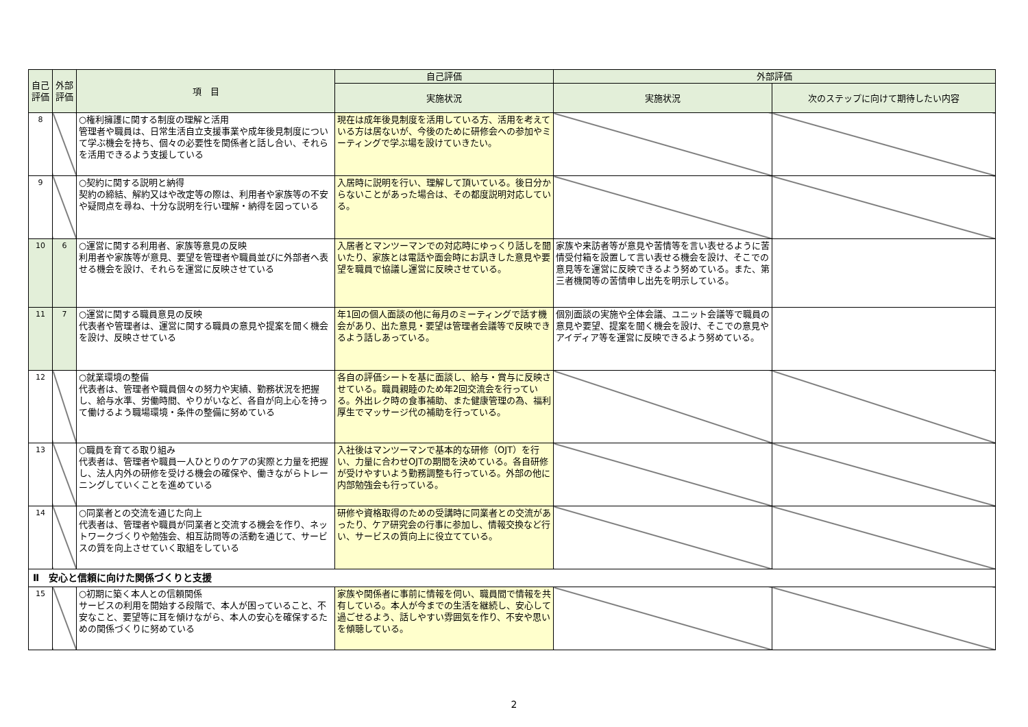| 自己評価 | 外部評価 | 項 目 | 自己評価 | 外部評価 | |
| --- | --- | --- | --- | --- | --- |
| | | | 実施状況 | 実施状況 | 次のステップに向けて期待したい内容 |
| 8 | | ○権利擁護に関する制度の理解と活用 管理者や職員は、日常生活自立支援事業や成年後見制度について学ぶ機会を持ち、個々の必要性を関係者と話し合い、それらを活用できるよう支援している | 現在は成年後見制度を活用している方、活用を考えている方は居ないが、今後のために研修会への参加やミーティングで学ぶ場を設けていきたい。 | | |
| 9 | | ○契約に関する説明と納得 契約の締結、解約又はや改定等の際は、利用者や家族等の不安や疑問点を尋ね、十分な説明を行い理解・納得を図っている | 入居時に説明を行い、理解して頂いている。後日分からないことがあった場合は、その都度説明対応している。 | | |
| 10 | 6 | ○運営に関する利用者、家族等意見の反映 利用者や家族等が意見、要望を管理者や職員並びに外部者へ表せる機会を設け、それらを運営に反映させている | 入居者とマンツーマンでの対応時にゆっくり話しを聞いたり、家族とは電話や面会時にお訊きした意見や要望を職員で協議し運営に反映させている。 | 家族や来訪者等が意見や苦情等を言い表せるように苦情受付箱を設置して言い表せる機会を設け、そこでの意見等を運営に反映できるよう努めている。また、第三者機関等の苦情申し出先を明示している。 | |
| 11 | 7 | ○運営に関する職員意見の反映 代表者や管理者は、運営に関する職員の意見や提案を聞く機会を設け、反映させている | 年1回の個人面談の他に毎月のミーティングで話す機会があり、出た意見・要望は管理者会議等で反映できるよう話しあっている。 | 個別面談の実施や全体会議、ユニット会議等で職員の意見や要望、提案を聞く機会を設け、そこでの意見やアイディア等を運営に反映できるよう努めている。 | |
| 12 | | ○就業環境の整備 代表者は、管理者や職員個々の努力や実績、勤務状況を把握し、給与水準、労働時間、やりがいなど、各自が向上心を持って働けるよう職場環境・条件の整備に努めている | 各自の評価シートを基に面談し、給与・賞与に反映させている。職員親睦のため年2回交流会を行っている。外出レク時の食事補助、また健康管理の為、福利厚生でマッサージ代の補助を行っている。 | | |
| 13 | | ○職員を育てる取り組み 代表者は、管理者や職員一人ひとりのケアの実際と力量を把握し、法人内外の研修を受ける機会の確保や、働きながらトレーニングしていくことを進めている | 入社後はマンツーマンで基本的な研修（OJT）を行い、力量に合わせOJTの期間を決めている。各自研修が受けやすいよう勤務調整も行っている。外部の他に内部勉強会も行っている。 | | |
| 14 | | ○同業者との交流を通じた向上 代表者は、管理者や職員が同業者と交流する機会を作り、ネットワークづくりや勉強会、相互訪問等の活動を通じて、サービスの質を向上させていく取組をしている | 研修や資格取得のための受講時に同業者との交流があったり、ケア研究会の行事に参加し、情報交換など行い、サービスの質向上に役立てている。 | | |
| Ⅱ 安心と信頼に向けた関係づくりと支援 | | | | | |
| 15 | | ○初期に築く本人との信頼関係 サービスの利用を開始する段階で、本人が困っていること、不安なこと、要望等に耳を傾けながら、本人の安心を確保するための関係づくりに努めている | 家族や関係者に事前に情報を伺い、職員間で情報を共有している。本人が今までの生活を継続し、安心して過ごせるよう、話しやすい雰囲気を作り、不安や思いを傾聴している。 | | |
2